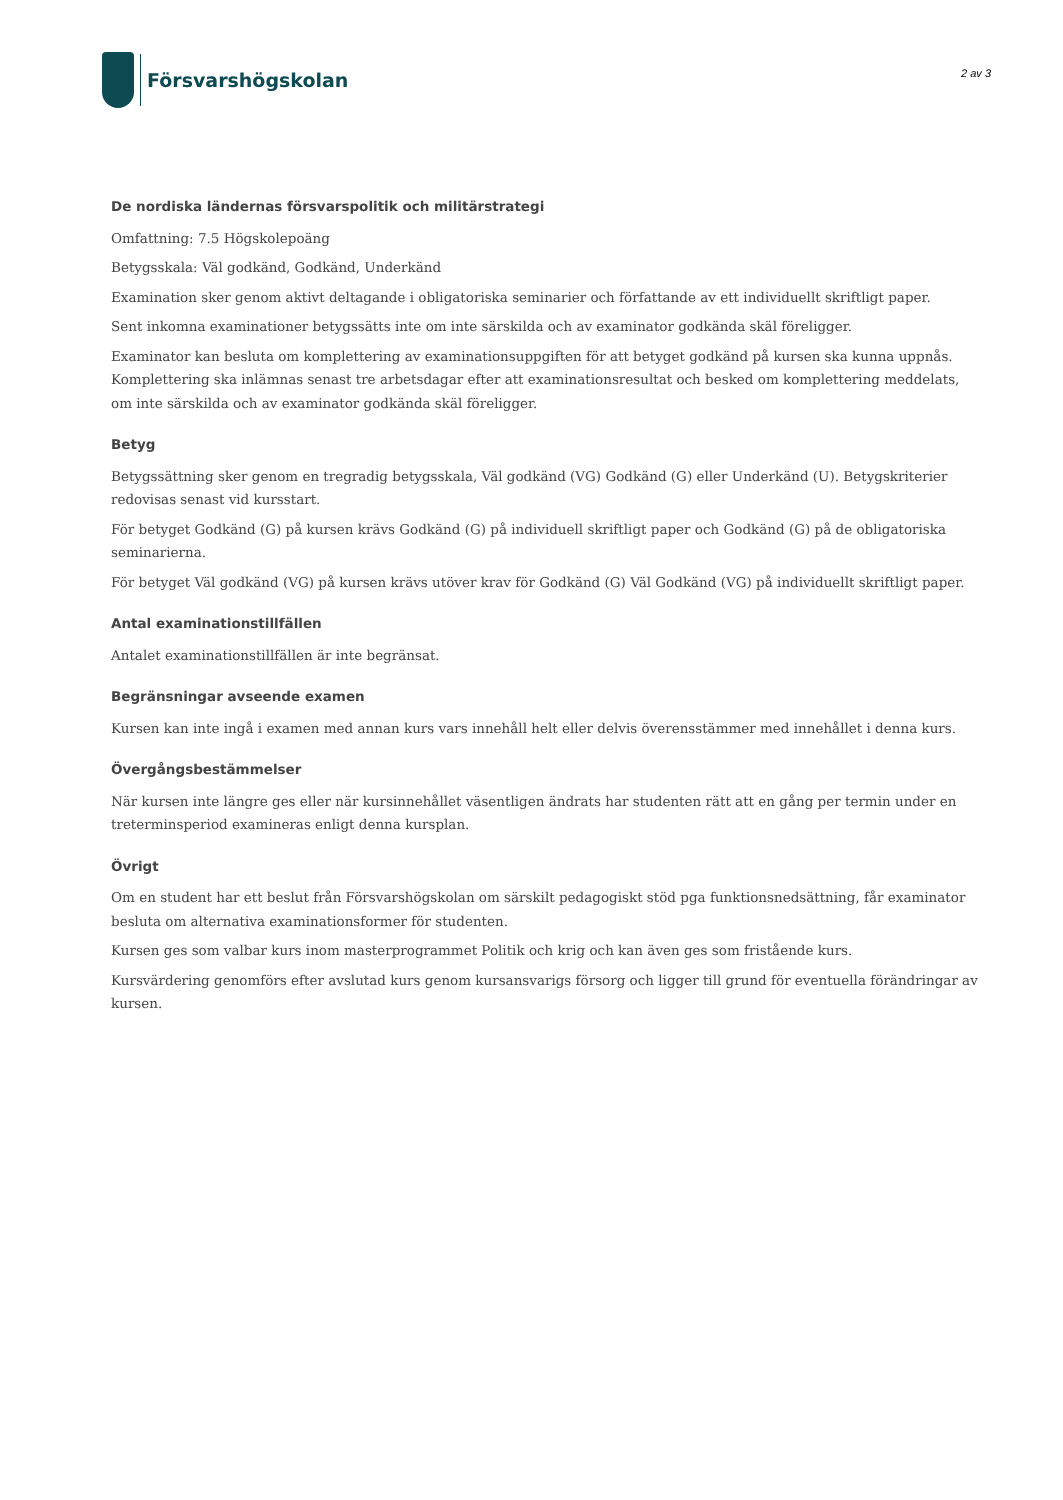Försvarshögskolan
2 av 3
De nordiska ländernas försvarspolitik och militärstrategi
Omfattning: 7.5 Högskolepoäng
Betygsskala: Väl godkänd, Godkänd, Underkänd
Examination sker genom aktivt deltagande i obligatoriska seminarier och författande av ett individuellt skriftligt paper.
Sent inkomna examinationer betygssätts inte om inte särskilda och av examinator godkända skäl föreligger.
Examinator kan besluta om komplettering av examinationsuppgiften för att betyget godkänd på kursen ska kunna uppnås. Komplettering ska inlämnas senast tre arbetsdagar efter att examinationsresultat och besked om komplettering meddelats, om inte särskilda och av examinator godkända skäl föreligger.
Betyg
Betygssättning sker genom en tregradig betygsskala, Väl godkänd (VG) Godkänd (G) eller Underkänd (U). Betygskriterier redovisas senast vid kursstart.
För betyget Godkänd (G) på kursen krävs Godkänd (G) på individuell skriftligt paper och Godkänd (G) på de obligatoriska seminarierna.
För betyget Väl godkänd (VG) på kursen krävs utöver krav för Godkänd (G) Väl Godkänd (VG) på individuellt skriftligt paper.
Antal examinationstillfällen
Antalet examinationstillfällen är inte begränsat.
Begränsningar avseende examen
Kursen kan inte ingå i examen med annan kurs vars innehåll helt eller delvis överensstämmer med innehållet i denna kurs.
Övergångsbestämmelser
När kursen inte längre ges eller när kursinnehållet väsentligen ändrats har studenten rätt att en gång per termin under en treterminsperiod examineras enligt denna kursplan.
Övrigt
Om en student har ett beslut från Försvarshögskolan om särskilt pedagogiskt stöd pga funktionsnedsättning, får examinator besluta om alternativa examinationsformer för studenten.
Kursen ges som valbar kurs inom masterprogrammet Politik och krig och kan även ges som fristående kurs.
Kursvärdering genomförs efter avslutad kurs genom kursansvarigs försorg och ligger till grund för eventuella förändringar av kursen.